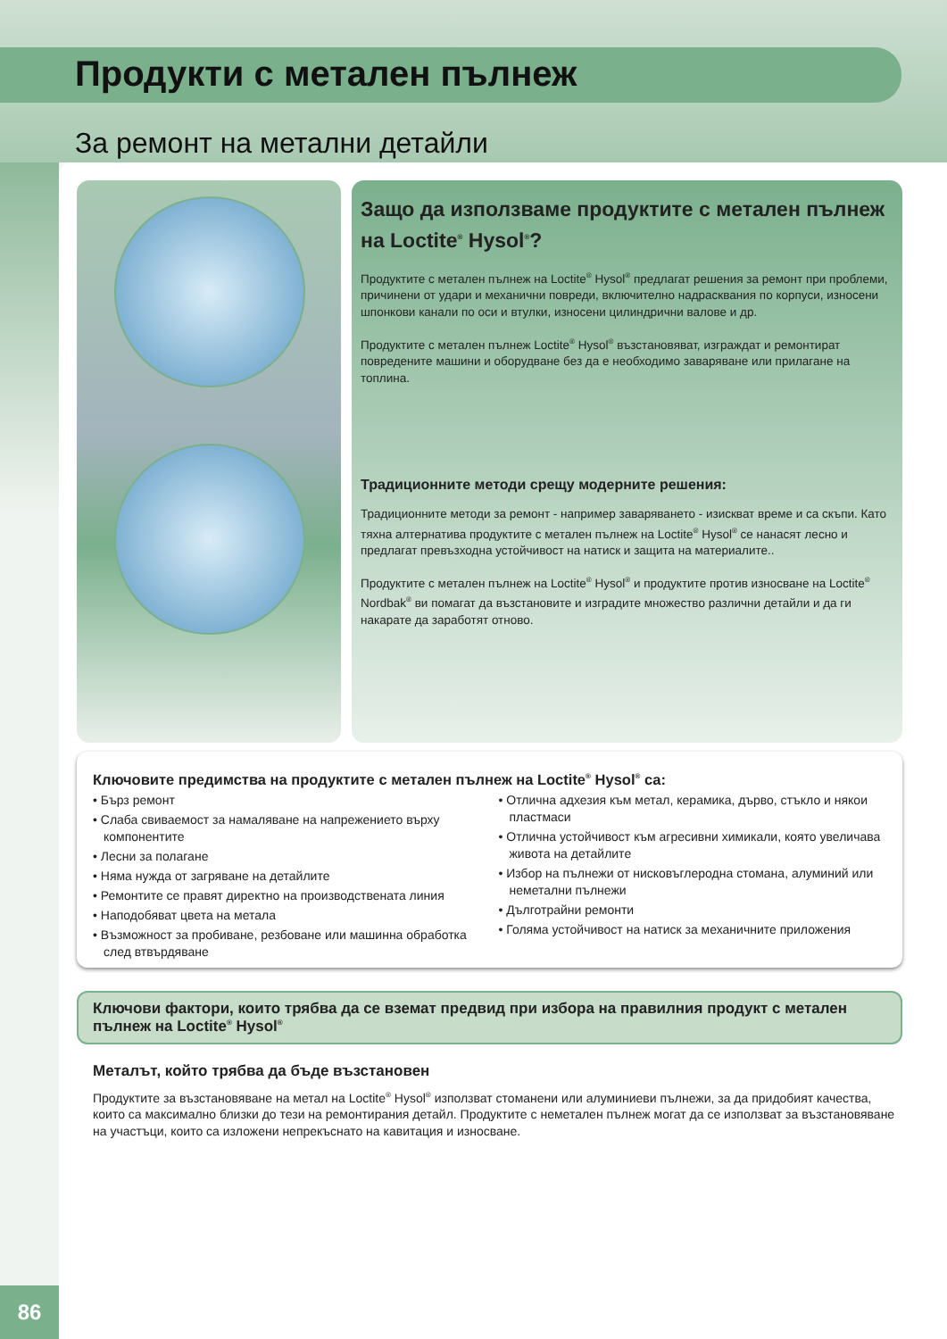Продукти с метален пълнеж
За ремонт на метални детайли
86
Защо да използваме продуктите с метален пълнеж на Loctite<sup>®</sup> Hysol<sup>®</sup>?
Продуктите с метален пълнеж на Loctite<sup>®</sup> Hysol<sup>®</sup> предлагат решения за ремонт при проблеми, причинени от удари и механични повреди, включително надрасквания по корпуси, износени шпонкови канали по оси и втулки, износени цилиндрични валове и др.
Продуктите с метален пълнеж Loctite<sup>®</sup> Hysol<sup>®</sup> възстановяват, изграждат и ремонтират повредените машини и оборудване без да е необходимо заваряване или прилагане на топлина.
Традиционните методи срещу модерните решения:
Традиционните методи за ремонт - например заваряването - изискват време и са скъпи. Като тяхна алтернатива продуктите с метален пълнеж на Loctite<sup>®</sup> Hysol<sup>®</sup> се нанасят лесно и предлагат превъзходна устойчивост на натиск и защита на материалите..
Продуктите с метален пълнеж на Loctite<sup>®</sup> Hysol<sup>®</sup> и продуктите против износване на Loctite<sup>®</sup> Nordbak<sup>®</sup> ви помагат да възстановите и изградите множество различни детайли и да ги накарате да заработят отново.
Ключовите предимства на продуктите с метален пълнеж на Loctite<sup>®</sup> Hysol<sup>®</sup> са:
• Бърз ремонт
• Слаба свиваемост за намаляване на напрежението върху компонентите
• Лесни за полагане
• Няма нужда от загряване на детайлите
• Ремонтите се правят директно на производствената линия
• Наподобяват цвета на метала
• Възможност за пробиване, резбоване или машинна обработка след втвърдяване
• Отлична адхезия към метал, керамика, дърво, стъкло и някои пластмаси
• Отлична устойчивост към агресивни химикали, която увеличава живота на детайлите
• Избор на пълнежи от нисковъглеродна стомана, алуминий или неметални пълнежи
• Дълготрайни ремонти
• Голяма устойчивост на натиск за механичните приложения
Ключови фактори, които трябва да се вземат предвид при избора на правилния продукт с метален пълнеж на Loctite<sup>®</sup> Hysol<sup>®</sup>
Металът, който трябва да бъде възстановен
Продуктите за възстановяване на метал на Loctite<sup>®</sup> Hysol<sup>®</sup> използват стоманени или алуминиеви пълнежи, за да придобият качества, които са максимално близки до тези на ремонтирания детайл. Продуктите с неметален пълнеж могат да се използват за възстановяване на участъци, които са изложени непрекъснато на кавитация и износване.